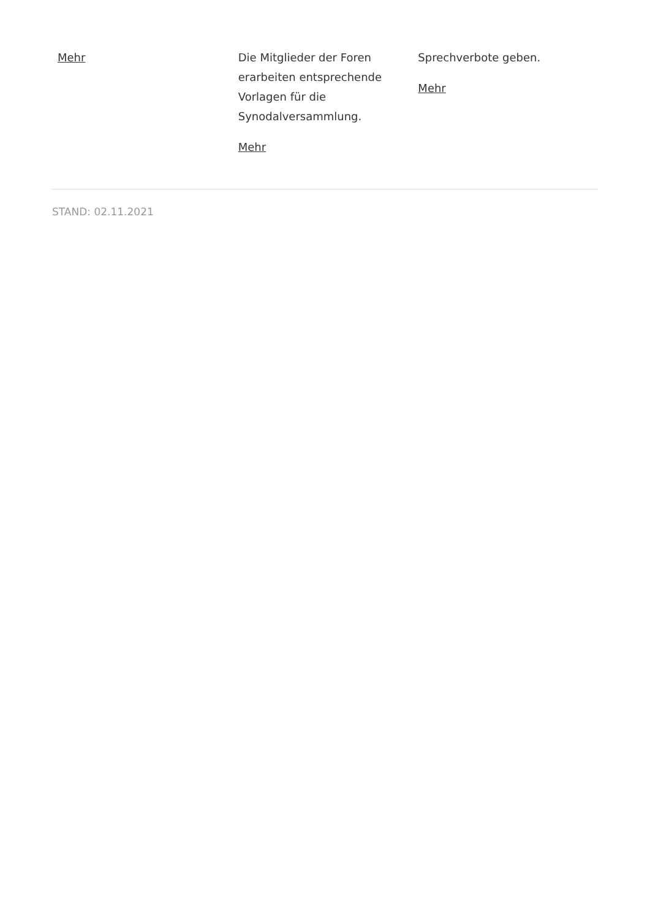Mehr Die Mitglieder der Foren erarbeiten entsprechende Vorlagen für die Synodalversammlung.
Mehr
Sprechverbote geben.
Mehr
STAND: 02.11.2021